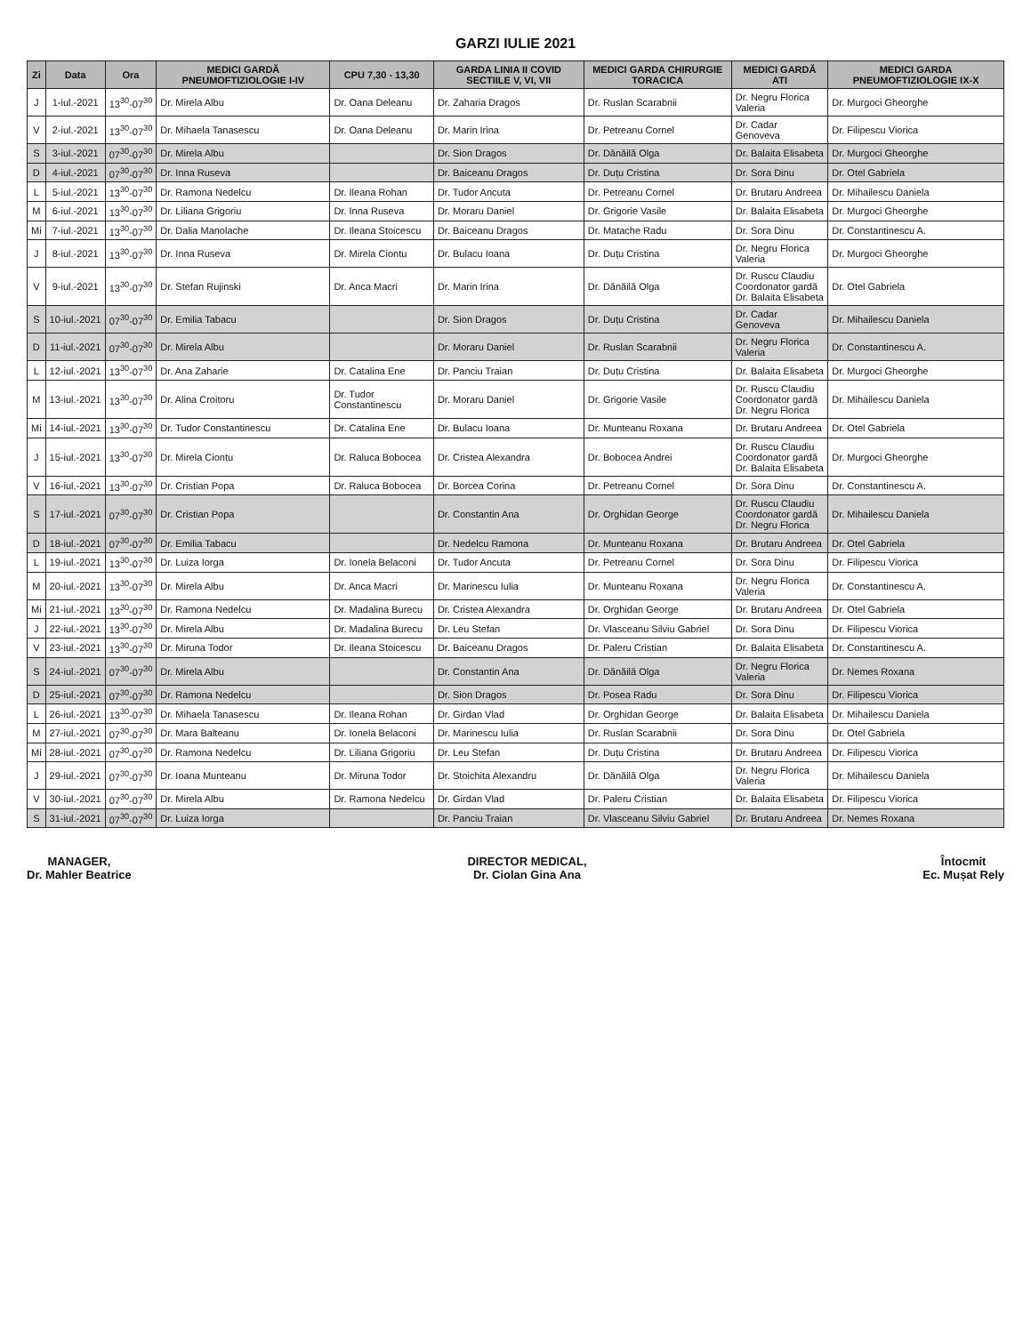GARZI IULIE 2021
| Zi | Data | Ora | MEDICI GARDĂ PNEUMOFTIZIOLOGIE I-IV | CPU 7,30 - 13,30 | GARDA LINIA II COVID SECTIILE V, VI, VII | MEDICI GARDA CHIRURGIE TORACICA | MEDICI GARDĂ ATI | MEDICI GARDA PNEUMOFTIZIOLOGIE IX-X |
| --- | --- | --- | --- | --- | --- | --- | --- | --- |
| J | 1-iul.-2021 | 13<sup>30</sup>-07<sup>30</sup> | Dr. Mirela Albu | Dr. Oana Deleanu | Dr. Zaharia Dragos | Dr. Ruslan Scarabnii | Dr. Negru Florica Valeria | Dr. Murgoci Gheorghe |
| V | 2-iul.-2021 | 13<sup>30</sup>-07<sup>30</sup> | Dr. Mihaela Tanasescu | Dr. Oana Deleanu | Dr. Marin Irina | Dr. Petreanu Cornel | Dr. Cadar Genoveva | Dr. Filipescu Viorica |
| S | 3-iul.-2021 | 07<sup>30</sup>-07<sup>30</sup> | Dr. Mirela Albu | | Dr. Sion Dragos | Dr. Dănăilă Olga | Dr. Balaita Elisabeta | Dr. Murgoci Gheorghe |
| D | 4-iul.-2021 | 07<sup>30</sup>-07<sup>30</sup> | Dr. Inna Ruseva | | Dr. Baiceanu Dragos | Dr. Duțu Cristina | Dr. Sora Dinu | Dr. Otel Gabriela |
| L | 5-iul.-2021 | 13<sup>30</sup>-07<sup>30</sup> | Dr. Ramona Nedelcu | Dr. Ileana Rohan | Dr. Tudor Ancuta | Dr. Petreanu Cornel | Dr. Brutaru Andreea | Dr. Mihailescu Daniela |
| M | 6-iul.-2021 | 13<sup>30</sup>-07<sup>30</sup> | Dr. Liliana Grigoriu | Dr. Inna Ruseva | Dr. Moraru Daniel | Dr. Grigorie Vasile | Dr. Balaita Elisabeta | Dr. Murgoci Gheorghe |
| Mi | 7-iul.-2021 | 13<sup>30</sup>-07<sup>30</sup> | Dr. Dalia Manolache | Dr. Ileana Stoicescu | Dr. Baiceanu Dragos | Dr. Matache Radu | Dr. Sora Dinu | Dr. Constantinescu A. |
| J | 8-iul.-2021 | 13<sup>30</sup>-07<sup>30</sup> | Dr. Inna Ruseva | Dr. Mirela Ciontu | Dr. Bulacu Ioana | Dr. Duțu Cristina | Dr. Negru Florica Valeria | Dr. Murgoci Gheorghe |
| V | 9-iul.-2021 | 13<sup>30</sup>-07<sup>30</sup> | Dr. Stefan Rujinski | Dr. Anca Macri | Dr. Marin Irina | Dr. Dănăilă Olga | Dr. Ruscu Claudiu Coordonator gardă Dr. Balaita Elisabeta | Dr. Otel Gabriela |
| S | 10-iul.-2021 | 07<sup>30</sup>-07<sup>30</sup> | Dr. Emilia Tabacu | | Dr. Sion Dragos | Dr. Duțu Cristina | Dr. Cadar Genoveva | Dr. Mihailescu Daniela |
| D | 11-iul.-2021 | 07<sup>30</sup>-07<sup>30</sup> | Dr. Mirela Albu | | Dr. Moraru Daniel | Dr. Ruslan Scarabnii | Dr. Negru Florica Valeria | Dr. Constantinescu A. |
| L | 12-iul.-2021 | 13<sup>30</sup>-07<sup>30</sup> | Dr. Ana Zaharie | Dr. Catalina Ene | Dr. Panciu Traian | Dr. Duțu Cristina | Dr. Balaita Elisabeta | Dr. Murgoci Gheorghe |
| M | 13-iul.-2021 | 13<sup>30</sup>-07<sup>30</sup> | Dr. Alina Croitoru | Dr. Tudor Constantinescu | Dr. Moraru Daniel | Dr. Grigorie Vasile | Dr. Ruscu Claudiu Coordonator gardă Dr. Negru Florica | Dr. Mihailescu Daniela |
| Mi | 14-iul.-2021 | 13<sup>30</sup>-07<sup>30</sup> | Dr. Tudor Constantinescu | Dr. Catalina Ene | Dr. Bulacu Ioana | Dr. Munteanu Roxana | Dr. Brutaru Andreea | Dr. Otel Gabriela |
| J | 15-iul.-2021 | 13<sup>30</sup>-07<sup>30</sup> | Dr. Mirela Ciontu | Dr. Raluca Bobocea | Dr. Cristea Alexandra | Dr. Bobocea Andrei | Dr. Ruscu Claudiu Coordonator gardă Dr. Balaita Elisabeta | Dr. Murgoci Gheorghe |
| V | 16-iul.-2021 | 13<sup>30</sup>-07<sup>30</sup> | Dr. Cristian Popa | Dr. Raluca Bobocea | Dr. Borcea Corina | Dr. Petreanu Cornel | Dr. Sora Dinu | Dr. Constantinescu A. |
| S | 17-iul.-2021 | 07<sup>30</sup>-07<sup>30</sup> | Dr. Cristian Popa | | Dr. Constantin Ana | Dr. Orghidan George | Dr. Ruscu Claudiu Coordonator gardă Dr. Negru Florica | Dr. Mihailescu Daniela |
| D | 18-iul.-2021 | 07<sup>30</sup>-07<sup>30</sup> | Dr. Emilia Tabacu | | Dr. Nedelcu Ramona | Dr. Munteanu Roxana | Dr. Brutaru Andreea | Dr. Otel Gabriela |
| L | 19-iul.-2021 | 13<sup>30</sup>-07<sup>30</sup> | Dr. Luiza Iorga | Dr. Ionela Belaconi | Dr. Tudor Ancuta | Dr. Petreanu Cornel | Dr. Sora Dinu | Dr. Filipescu Viorica |
| M | 20-iul.-2021 | 13<sup>30</sup>-07<sup>30</sup> | Dr. Mirela Albu | Dr. Anca Macri | Dr. Marinescu Iulia | Dr. Munteanu Roxana | Dr. Negru Florica Valeria | Dr. Constantinescu A. |
| Mi | 21-iul.-2021 | 13<sup>30</sup>-07<sup>30</sup> | Dr. Ramona Nedelcu | Dr. Madalina Burecu | Dr. Cristea Alexandra | Dr. Orghidan George | Dr. Brutaru Andreea | Dr. Otel Gabriela |
| J | 22-iul.-2021 | 13<sup>30</sup>-07<sup>30</sup> | Dr. Mirela Albu | Dr. Madalina Burecu | Dr. Leu Stefan | Dr. Vlasceanu Silviu Gabriel | Dr. Sora Dinu | Dr. Filipescu Viorica |
| V | 23-iul.-2021 | 13<sup>30</sup>-07<sup>30</sup> | Dr. Miruna Todor | Dr. Ileana Stoicescu | Dr. Baiceanu Dragos | Dr. Paleru Cristian | Dr. Balaita Elisabeta | Dr. Constantinescu A. |
| S | 24-iul.-2021 | 07<sup>30</sup>-07<sup>30</sup> | Dr. Mirela Albu | | Dr. Constantin Ana | Dr. Dănăilă Olga | Dr. Negru Florica Valeria | Dr. Nemes Roxana |
| D | 25-iul.-2021 | 07<sup>30</sup>-07<sup>30</sup> | Dr. Ramona Nedelcu | | Dr. Sion Dragos | Dr. Posea Radu | Dr. Sora Dinu | Dr. Filipescu Viorica |
| L | 26-iul.-2021 | 13<sup>30</sup>-07<sup>30</sup> | Dr. Mihaela Tanasescu | Dr. Ileana Rohan | Dr. Girdan Vlad | Dr. Orghidan George | Dr. Balaita Elisabeta | Dr. Mihailescu Daniela |
| M | 27-iul.-2021 | 07<sup>30</sup>-07<sup>30</sup> | Dr. Mara Balteanu | Dr. Ionela Belaconi | Dr. Marinescu Iulia | Dr. Ruslan Scarabnii | Dr. Sora Dinu | Dr. Otel Gabriela |
| Mi | 28-iul.-2021 | 07<sup>30</sup>-07<sup>30</sup> | Dr. Ramona Nedelcu | Dr. Liliana Grigoriu | Dr. Leu Stefan | Dr. Duțu Cristina | Dr. Brutaru Andreea | Dr. Filipescu Viorica |
| J | 29-iul.-2021 | 07<sup>30</sup>-07<sup>30</sup> | Dr. Ioana Munteanu | Dr. Miruna Todor | Dr. Stoichita Alexandru | Dr. Dănăilă Olga | Dr. Negru Florica Valeria | Dr. Mihailescu Daniela |
| V | 30-iul.-2021 | 07<sup>30</sup>-07<sup>30</sup> | Dr. Mirela Albu | Dr. Ramona Nedelcu | Dr. Girdan Vlad | Dr. Paleru Cristian | Dr. Balaita Elisabeta | Dr. Filipescu Viorica |
| S | 31-iul.-2021 | 07<sup>30</sup>-07<sup>30</sup> | Dr. Luiza Iorga | | Dr. Panciu Traian | Dr. Vlasceanu Silviu Gabriel | Dr. Brutaru Andreea | Dr. Nemes Roxana |
MANAGER,
Dr. Mahler Beatrice
DIRECTOR MEDICAL,
Dr. Ciolan Gina Ana
Întocmit
Ec. Mușat Rely